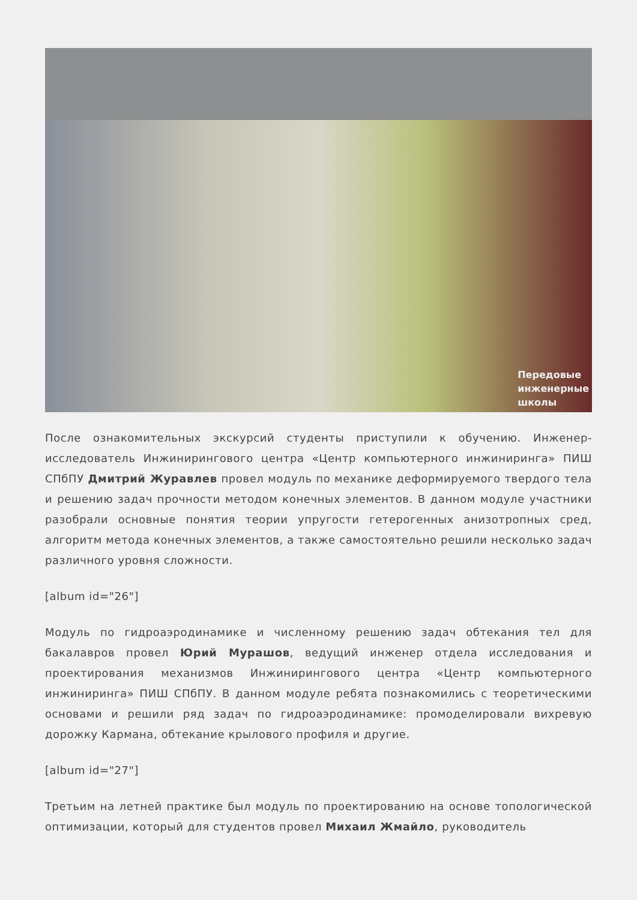Передовые
инженерные
школы
После ознакомительных экскурсий студенты приступили к обучению. Инженер-исследователь Инжинирингового центра «Центр компьютерного инжиниринга» ПИШ СПбПУ Дмитрий Журавлев провел модуль по механике деформируемого твердого тела и решению задач прочности методом конечных элементов. В данном модуле участники разобрали основные понятия теории упругости гетерогенных анизотропных сред, алгоритм метода конечных элементов, а также самостоятельно решили несколько задач различного уровня сложности.
[album id="26"]
Модуль по гидроаэродинамике и численному решению задач обтекания тел для бакалавров провел Юрий Мурашов, ведущий инженер отдела исследования и проектирования механизмов Инжинирингового центра «Центр компьютерного инжиниринга» ПИШ СПбПУ. В данном модуле ребята познакомились с теоретическими основами и решили ряд задач по гидроаэродинамике: промоделировали вихревую дорожку Кармана, обтекание крылового профиля и другие.
[album id="27"]
Третьим на летней практике был модуль по проектированию на основе топологической оптимизации, который для студентов провел Михаил Жмайло, руководитель